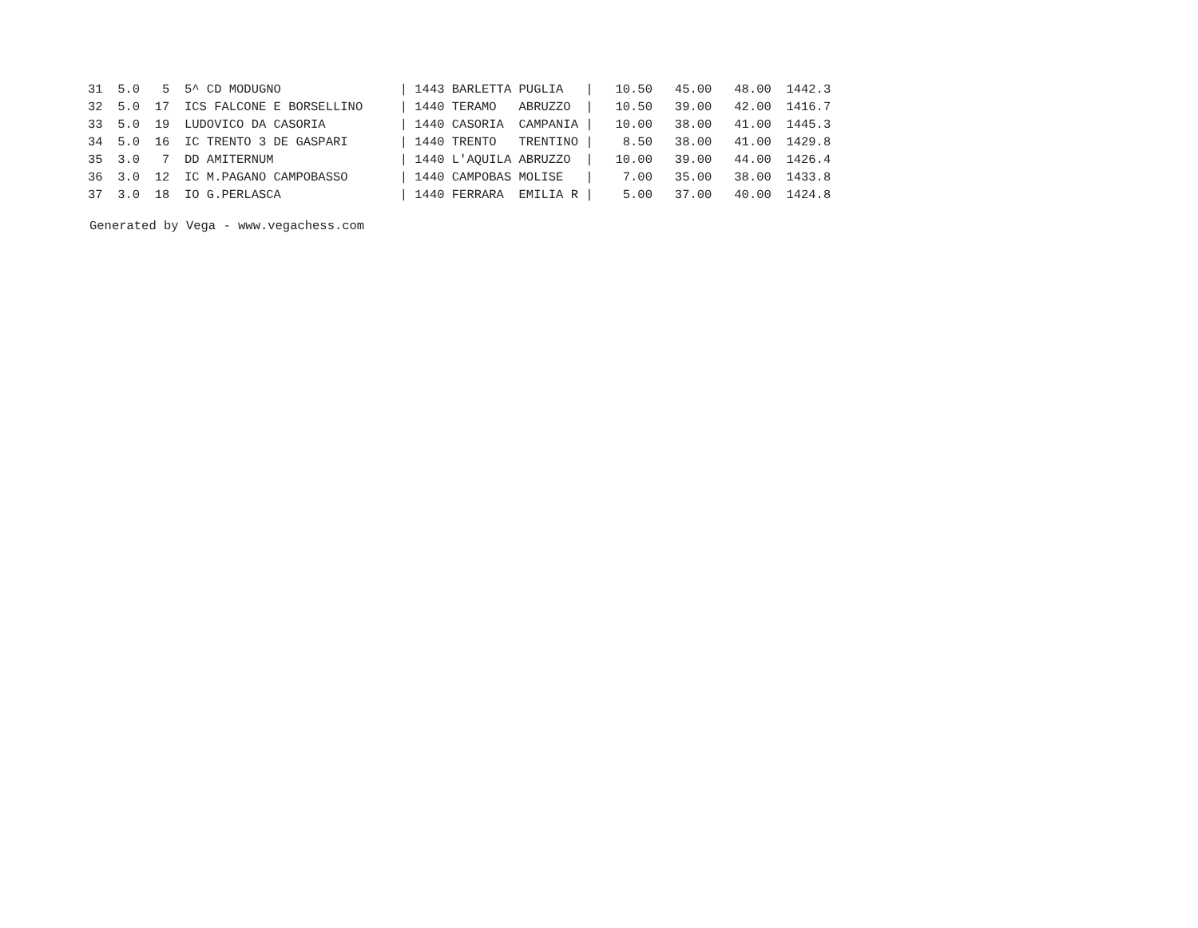| 31 | 5.0 | 5 | 5^ CD MODUGNO | / 1443 BARLETTA PUGLIA / | 10.50 | 45.00 | 48.00 | 1442.3 |
| 32 | 5.0 | 17 | ICS FALCONE E BORSELLINO | / 1440 TERAMO ABRUZZO / | 10.50 | 39.00 | 42.00 | 1416.7 |
| 33 | 5.0 | 19 | LUDOVICO DA CASORIA | / 1440 CASORIA CAMPANIA / | 10.00 | 38.00 | 41.00 | 1445.3 |
| 34 | 5.0 | 16 | IC TRENTO 3 DE GASPARI | / 1440 TRENTO TRENTINO / | 8.50 | 38.00 | 41.00 | 1429.8 |
| 35 | 3.0 | 7 | DD AMITERNUM | / 1440 L'AQUILA ABRUZZO / | 10.00 | 39.00 | 44.00 | 1426.4 |
| 36 | 3.0 | 12 | IC M.PAGANO CAMPOBASSO | / 1440 CAMPOBAS MOLISE / | 7.00 | 35.00 | 38.00 | 1433.8 |
| 37 | 3.0 | 18 | IO G.PERLASCA | / 1440 FERRARA EMILIA R / | 5.00 | 37.00 | 40.00 | 1424.8 |
Generated by Vega - www.vegachess.com